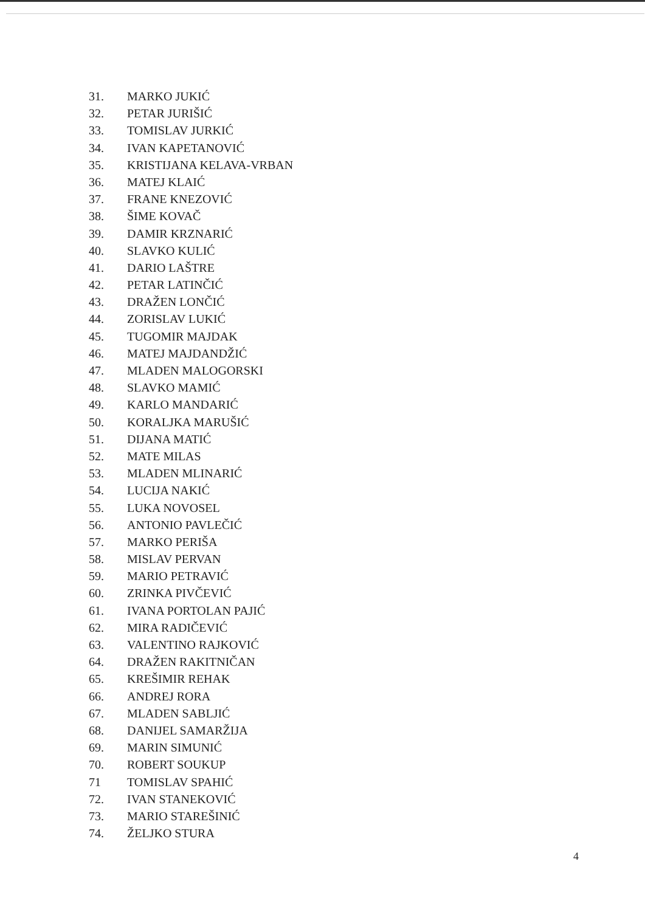31. MARKO JUKIĆ
32. PETAR JURIŠIĆ
33. TOMISLAV JURKIĆ
34. IVAN KAPETANOVIĆ
35. KRISTIJANA KELAVA-VRBAN
36. MATEJ KLAIĆ
37. FRANE KNEZOVIĆ
38. ŠIME KOVAČ
39. DAMIR KRZNARIĆ
40. SLAVKO KULIĆ
41. DARIO LAŠTRE
42. PETAR LATINČIĆ
43. DRAŽEN LONČIĆ
44. ZORISLAV LUKIĆ
45. TUGOMIR MAJDAK
46. MATEJ MAJDANDŽIĆ
47. MLADEN MALOGORSKI
48. SLAVKO MAMIĆ
49. KARLO MANDARIĆ
50. KORALJKA MARUŠIĆ
51. DIJANA MATIĆ
52. MATE MILAS
53. MLADEN MLINARIĆ
54. LUCIJA NAKIĆ
55. LUKA NOVOSEL
56. ANTONIO PAVLEČIĆ
57. MARKO PERIŠA
58. MISLAV PERVAN
59. MARIO PETRAVIĆ
60. ZRINKA PIVČEVIĆ
61. IVANA PORTOLAN PAJIĆ
62. MIRA RADIČEVIĆ
63. VALENTINO RAJKOVIĆ
64. DRAŽEN RAKITNIČAN
65. KREŠIMIR REHAK
66. ANDREJ RORA
67. MLADEN SABLJIĆ
68. DANIJEL SAMARŽIJA
69. MARIN SIMUNIĆ
70. ROBERT SOUKUP
71 TOMISLAV SPAHIĆ
72. IVAN STANEKOVIĆ
73. MARIO STAREŠINIĆ
74. ŽELJKO STURA
4